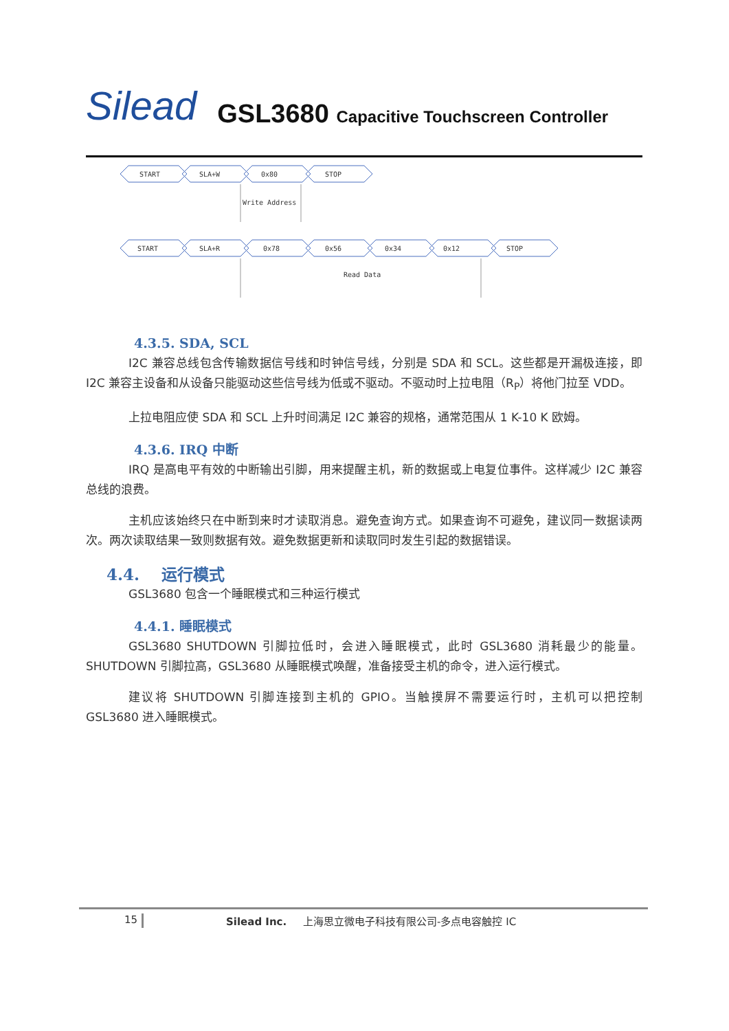Silead
GSL3680 Capacitive Touchscreen Controller
START
SLA+W
0x80
STOP
Write Address
START
SLA+R
0x78
0x56
0x34
0x12
STOP
Read Data
4.3.5. SDA, SCL
I2C 兼容总线包含传输数据信号线和时钟信号线，分别是 SDA 和 SCL。这些都是开漏极连接，即 I2C 兼容主设备和从设备只能驱动这些信号线为低或不驱动。不驱动时上拉电阻（R<sub>P</sub>）将他门拉至 VDD。
上拉电阻应使 SDA 和 SCL 上升时间满足 I2C 兼容的规格，通常范围从 1 K-10 K 欧姆。
4.3.6. IRQ 中断
IRQ 是高电平有效的中断输出引脚，用来提醒主机，新的数据或上电复位事件。这样减少 I2C 兼容总线的浪费。
主机应该始终只在中断到来时才读取消息。避免查询方式。如果查询不可避免，建议同一数据读两次。两次读取结果一致则数据有效。避免数据更新和读取同时发生引起的数据错误。
4.4. 运行模式
GSL3680 包含一个睡眠模式和三种运行模式
4.4.1. 睡眠模式
GSL3680 SHUTDOWN 引脚拉低时，会进入睡眠模式，此时 GSL3680 消耗最少的能量。SHUTDOWN 引脚拉高，GSL3680 从睡眠模式唤醒，准备接受主机的命令，进入运行模式。
建议将 SHUTDOWN 引脚连接到主机的 GPIO。当触摸屏不需要运行时，主机可以把控制 GSL3680 进入睡眠模式。
15 Silead Inc. 上海思立微电子科技有限公司-多点电容触控 IC